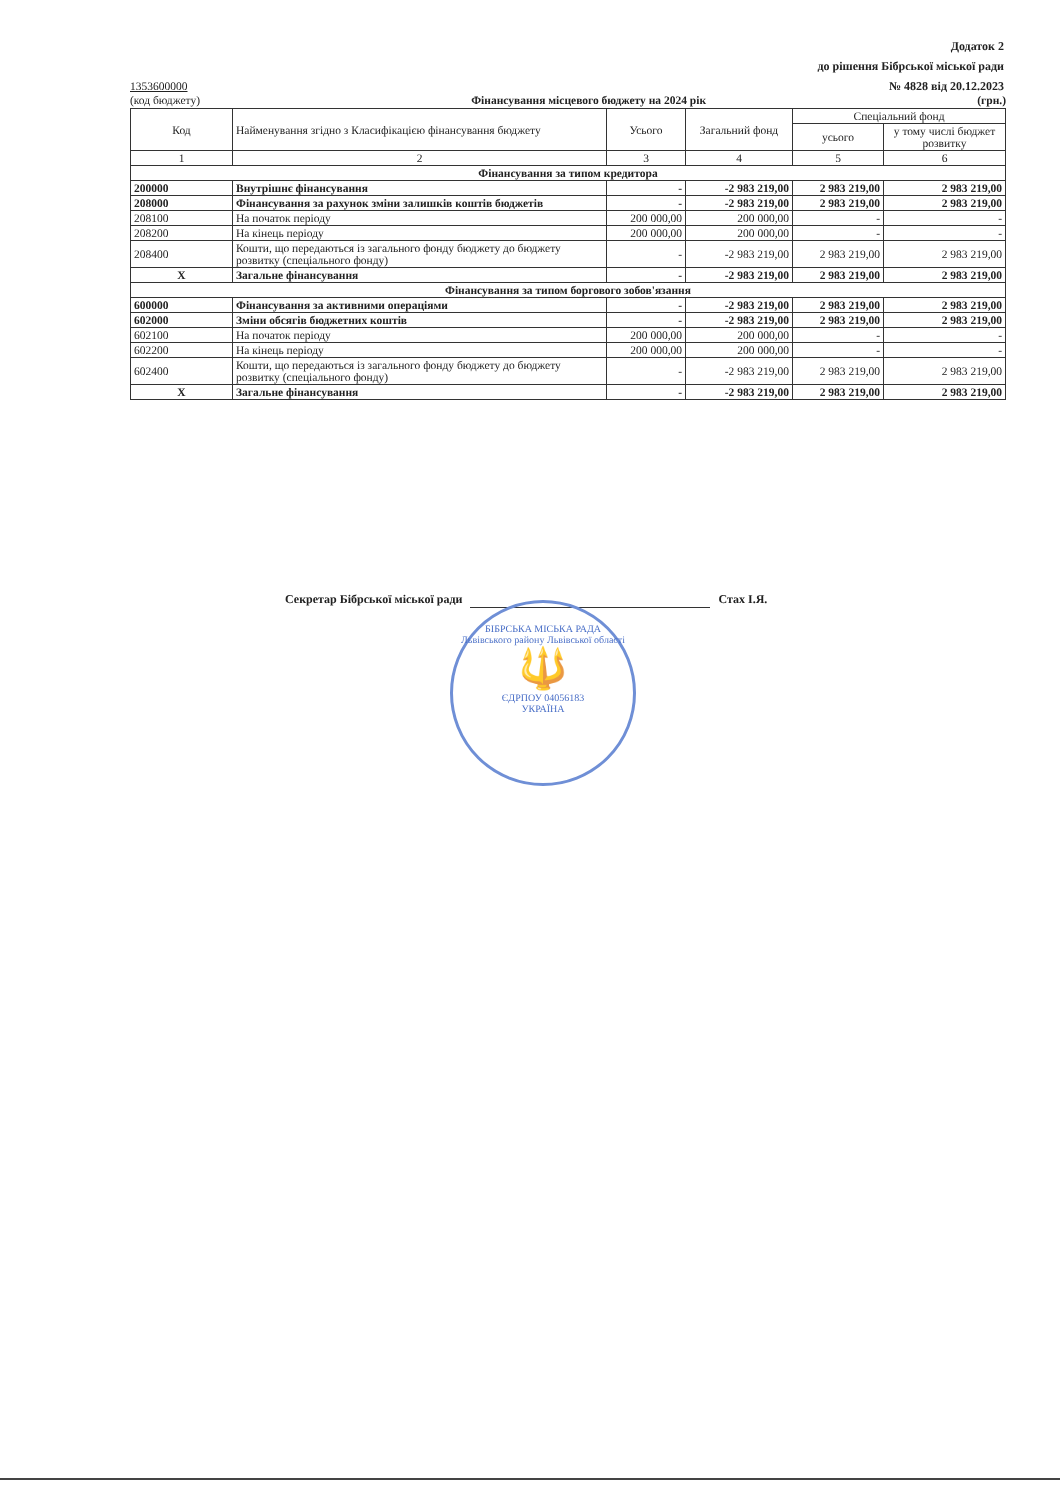Додаток 2
до рішення Бібрської міської ради
№ 4828 від 20.12.2023
1353600000
(код бюджету) Фінансування місцевого бюджету на 2024 рік
(грн.)
| Код | Найменування згідно з Класифікацією фінансування бюджету | Усього | Загальний фонд | Спеціальний фонд | |
| --- | --- | --- | --- | --- | --- |
| | | | | усього | у тому числі бюджет розвитку |
| 1 | 2 | 3 | 4 | 5 | 6 |
| Фінансування за типом кредитора | | | | | |
| 200000 | Внутрішнє фінансування | - | -2 983 219,00 | 2 983 219,00 | 2 983 219,00 |
| 208000 | Фінансування за рахунок зміни залишків коштів бюджетів | - | -2 983 219,00 | 2 983 219,00 | 2 983 219,00 |
| 208100 | На початок періоду | 200 000,00 | 200 000,00 | - | - |
| 208200 | На кінець періоду | 200 000,00 | 200 000,00 | - | - |
| 208400 | Кошти, що передаються із загального фонду бюджету до бюджету розвитку (спеціального фонду) | - | -2 983 219,00 | 2 983 219,00 | 2 983 219,00 |
| X | Загальне фінансування | - | -2 983 219,00 | 2 983 219,00 | 2 983 219,00 |
| Фінансування за типом боргового зобов'язання | | | | | |
| 600000 | Фінансування за активними операціями | - | -2 983 219,00 | 2 983 219,00 | 2 983 219,00 |
| 602000 | Зміни обсягів бюджетних коштів | - | -2 983 219,00 | 2 983 219,00 | 2 983 219,00 |
| 602100 | На початок періоду | 200 000,00 | 200 000,00 | - | - |
| 602200 | На кінець періоду | 200 000,00 | 200 000,00 | - | - |
| 602400 | Кошти, що передаються із загального фонду бюджету до бюджету розвитку (спеціального фонду) | - | -2 983 219,00 | 2 983 219,00 | 2 983 219,00 |
| X | Загальне фінансування | - | -2 983 219,00 | 2 983 219,00 | 2 983 219,00 |
Секретар Бібрської міської ради Стах І.Я.
БІБРСЬКА МІСЬКА РАДА
Львівського району Львівської області
🔱
ЄДРПОУ 04056183
УКРАЇНА